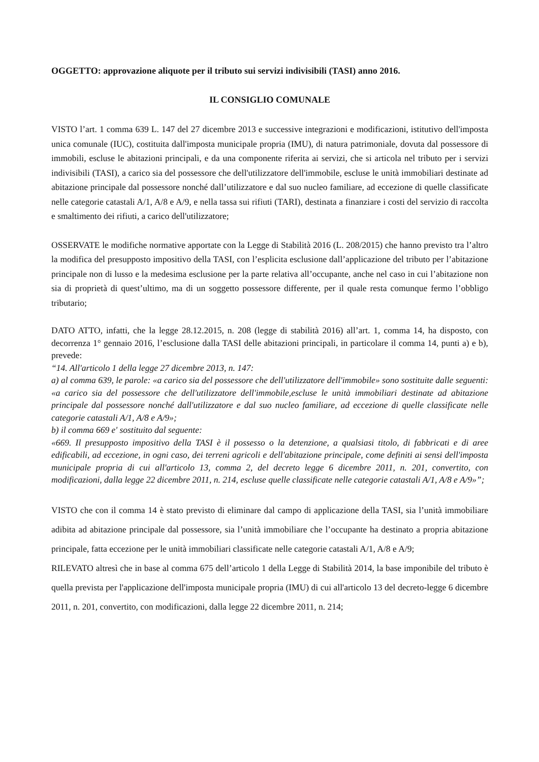OGGETTO: approvazione aliquote per il tributo sui servizi indivisibili (TASI) anno 2016.
IL CONSIGLIO COMUNALE
VISTO l’art. 1 comma 639 L. 147 del 27 dicembre 2013 e successive integrazioni e modificazioni, istitutivo dell'imposta unica comunale (IUC), costituita dall'imposta municipale propria (IMU), di natura patrimoniale, dovuta dal possessore di immobili, escluse le abitazioni principali, e da una componente riferita ai servizi, che si articola nel tributo per i servizi indivisibili (TASI), a carico sia del possessore che dell'utilizzatore dell'immobile, escluse le unità immobiliari destinate ad abitazione principale dal possessore nonché dall’utilizzatore e dal suo nucleo familiare, ad eccezione di quelle classificate nelle categorie catastali A/1, A/8 e A/9, e nella tassa sui rifiuti (TARI), destinata a finanziare i costi del servizio di raccolta e smaltimento dei rifiuti, a carico dell'utilizzatore;
OSSERVATE le modifiche normative apportate con la Legge di Stabilità 2016 (L. 208/2015) che hanno previsto tra l’altro la modifica del presupposto impositivo della TASI, con l’esplicita esclusione dall’applicazione del tributo per l’abitazione principale non di lusso e la medesima esclusione per la parte relativa all’occupante, anche nel caso in cui l’abitazione non sia di proprietà di quest’ultimo, ma di un soggetto possessore differente, per il quale resta comunque fermo l’obbligo tributario;
DATO ATTO, infatti, che la legge 28.12.2015, n. 208 (legge di stabilità 2016) all’art. 1, comma 14, ha disposto, con decorrenza 1° gennaio 2016, l’esclusione dalla TASI delle abitazioni principali, in particolare il comma 14, punti a) e b), prevede:
“14. All'articolo 1 della legge 27 dicembre 2013, n. 147:
a) al comma 639, le parole: «a carico sia del possessore che dell'utilizzatore dell'immobile» sono sostituite dalle seguenti: «a carico sia del possessore che dell'utilizzatore dell'immobile,escluse le unità immobiliari destinate ad abitazione principale dal possessore nonché dall'utilizzatore e dal suo nucleo familiare, ad eccezione di quelle classificate nelle categorie catastali A/1, A/8 e A/9»;
b) il comma 669 e' sostituito dal seguente:
«669. Il presupposto impositivo della TASI è il possesso o la detenzione, a qualsiasi titolo, di fabbricati e di aree edificabili, ad eccezione, in ogni caso, dei terreni agricoli e dell'abitazione principale, come definiti ai sensi dell'imposta municipale propria di cui all'articolo 13, comma 2, del decreto legge 6 dicembre 2011, n. 201, convertito, con modificazioni, dalla legge 22 dicembre 2011, n. 214, escluse quelle classificate nelle categorie catastali A/1, A/8 e A/9»”;
VISTO che con il comma 14 è stato previsto di eliminare dal campo di applicazione della TASI, sia l’unità immobiliare adibita ad abitazione principale dal possessore, sia l’unità immobiliare che l’occupante ha destinato a propria abitazione principale, fatta eccezione per le unità immobiliari classificate nelle categorie catastali A/1, A/8 e A/9;
RILEVATO altresì che in base al comma 675 dell’articolo 1 della Legge di Stabilità 2014, la base imponibile del tributo è quella prevista per l'applicazione dell'imposta municipale propria (IMU) di cui all'articolo 13 del decreto-legge 6 dicembre 2011, n. 201, convertito, con modificazioni, dalla legge 22 dicembre 2011, n. 214;